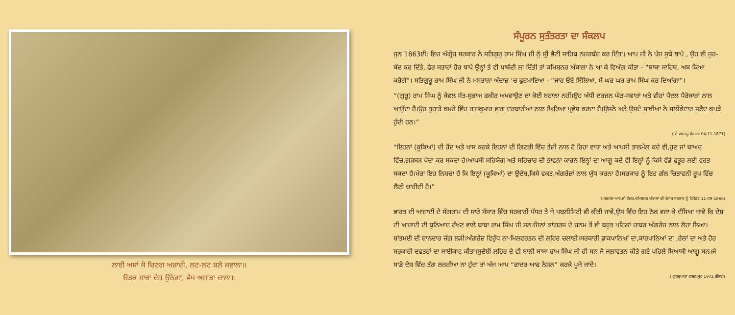ਲਾਈ ਅਸਾਂ ਜੋ ਚਿਣਗ ਅਜ਼ਾਦੀ, ਲਟ-ਲਟ ਬਲੇ ਜਵਾਲਾ॥
ਓੜਕ ਸਾਰਾ ਦੇਸ਼ ਉਠੇਗਾ, ਵੇਖ ਅਸਾਡਾ ਚਾਲਾ॥
ਸੰਪੂਰਨ ਸੁਤੰਤਰਤਾ ਦਾ ਸੰਕਲਪ
ਜੂਨ 1863ਈ: ਵਿਚ ਅੰਗ੍ਰੇਜ ਸਰਕਾਰ ਨੇ ਸਤਿਗੁਰੂ ਰਾਮ ਸਿੰਘ ਜੀ ਨੂੰ ਸ੍ਰੀ ਭੈਣੀ ਸਾਹਿਬ ਨਜ਼ਰਬੰਦ ਕਰ ਦਿੱਤਾ। ਆਪ ਜੀ ਨੇ ਪੰਜ ਸੂਬੇ ਥਾਪੇ , ਉਹ ਵੀ ਜੂਹ-ਬੰਦ ਕਰ ਦਿੱਤੇ, ਫੇਰ ਸਤਾਰਾਂ ਹੋਰ ਥਾਪੇ ਉਨ੍ਹਾਂ ਤੇ ਵੀ ਪਾਬੰਦੀ ਲਾ ਦਿੱਤੀ ਤਾਂ ਕਮਿਸ਼ਨਰ ਅੰਬਾਲਾ ਨੇ ਆ ਕੇ ਵਿਅੰਗ ਕੀਤਾ - “ਬਾਬਾ ਸਾਹਿਬ, ਅਬ ਕਿਆ ਕਰੋਗੇ”। ਸਤਿਗੁਰੂ ਰਾਮ ਸਿੰਘ ਜੀ ਨੇ ਮਸਤਾਨਾ ਅੰਦਾਜ਼ ‘ਚ ਫੁਰਮਾਇਆ - “ਜਾਹ ਓਏ ਬਿੱਲਿਆ, ਮੈਂ ਘਰ ਘਰ ਰਾਮ ਸਿੰਘ ਕਰ ਦਿਆਂਗਾ”।
“(ਗੁਰੂ) ਰਾਮ ਸਿੰਘ ਨੂੰ ਕੇਵਲ ਸੰਤ-ਸੁਭਾਅ ਫਕੀਰ ਅਖਵਾਉਣ ਦਾ ਕੋਈ ਬਹਾਨਾ ਨਹੀਂ।ਉਹ ਅੱਧੀ ਦਰਜਨ ਘੋੜ-ਸਵਾਰਾਂ ਅਤੇ ਵੀਹਾਂ ਪੈਦਲ ਪੈਰੋਕਾਰਾਂ ਨਾਲ ਆਉਂਦਾ ਹੈ।ਉਹ ਤੁਹਾਡੇ ਕਮਰੇ ਵਿੱਚ ਰਾਜਕੁਮਾਰ ਵਾਂਗ ਦਰਬਾਰੀਆਂ ਨਾਲ ਘਿਰਿਆ ਪ੍ਰਵੇਸ਼ ਕਰਦਾ ਹੈ।ਉਸਨੇ ਅਤੇ ਉਸਦੇ ਸਾਥੀਆਂ ਨੇ ਸਲੀਕੇਦਾਰ ਸਫੈਦ ਕਪੜੇ ਹੁੰਦੀ ਹਨ।”
(-ਜੇ.ਡਬਲਯੂ.ਮੈਕਨਬ 04-11-1871)
“ਇਹਨਾਂ (ਕੂਕਿਆਂ) ਦੀ ਹੋਂਦ ਅਤੇ ਖਾਸ ਕਰਕੇ ਇਹਨਾਂ ਦੀ ਗਿਣਤੀ ਵਿੱਚ ਤੇਜ਼ੀ ਨਾਲ ਹੋ ਰਿਹਾ ਵਾਧਾ ਅਤੇ ਆਪਸੀ ਤਾਲਮੇਲ ਕਦੇ ਵੀ,ਹੁਣ ਜਾਂ ਬਾਅਦ ਵਿੱਚ,ਗੜਬੜ ਪੈਦਾ ਕਰ ਸਕਦਾ ਹੈ।ਆਪਸੀ ਸਹਿਯੋਗ ਅਤੇ ਸਹਿਚਾਰ ਦੀ ਭਾਵਨਾ ਕਾਰਨ ਇਨ੍ਹਾਂ ਦਾ ਆਗੂ ਕਦੇ ਵੀ ਇਨ੍ਹਾਂ ਨੂੰ ਕਿਸੇ ਵੱਡੇ ਫਤੂਰ ਲਈ ਵਰਤ ਸਕਦਾ ਹੈ।ਮੇਰਾ ਇਹ ਨਿਸ਼ਚਾ ਹੈ ਕਿ ਇਨ੍ਹਾਂ (ਕੂਕਿਆਂ) ਦਾ ਉਦੇਸ਼,ਕਿਸੇ ਵਕਤ,ਅੰਗਰੇਜ਼ਾਂ ਨਾਲ ਯੁੱਧ ਕਰਨਾ ਹੈ।ਸਰਕਾਰ ਨੂੰ ਇਹ ਗੱਲ ਚਿਤਾਵਨੀ ਰੂਪ ਵਿੱਚ ਲੈਣੀ ਚਾਹੀਦੀ ਹੈ।”
(-ਕਰਨਲ ਆਰ.ਜੀ.ਟੇਲਰ,ਕਮਿਸ਼ਨਰ ਅੰਬਾਲਾ ਦੀ ਪੰਜਾਬ ਸਰਕਾਰ ਨੂੰ ਰਿਪੋਰਟ 11-09-1866)
ਭਾਰਤ ਦੀ ਆਜ਼ਾਦੀ ਦੇ ਸੰਗਰਾਮ ਦੀ ਸਾਰੇ ਸੰਸਾਰ ਵਿੱਚ ਸਰਕਾਰੀ ਪੱਧਰ ਤੇ ਜੇ ਪਬਲੀਸਿਟੀ ਵੀ ਕੀਤੀ ਜਾਵੇ,ਉਸ ਵਿੱਚ ਇਹ ਠੋਕ ਵਜਾ ਕੇ ਦੱਸਿਆ ਜਾਵੇ ਕਿ ਦੇਸ਼ ਦੀ ਆਜ਼ਾਦੀ ਦੀ ਬੁਨਿਆਦ ਰੱਖਣ ਵਾਲੇ ਬਾਬਾ ਰਾਮ ਸਿੰਘ ਜੀ ਸਨ।ਜਿਨਾਂ ਕਾਂਗਰਸ ਦੇ ਜਨਮ ਤੋਂ ਵੀ ਬਹੁਤ ਪਹਿਲਾਂ ਜ਼ਾਬਰ ਅੰਗਰੇਜ ਨਾਲ ਲੋਹਾ ਲਿਆ।ਸ਼ਾਂਤਮਈ ਦੀ ਸ਼ਾਨਦਾਰ ਜੰਗ ਲੜੀ।ਅੰਗਰੇਜ਼ ਵਿਰੁੱਧ ਨਾ-ਮਿਲਵਰਤਨ ਦੀ ਲਹਿਰ ਚਲਾਈ।ਸਰਕਾਰੀ ਡਾਕਖਾਨਿਆਂ ਦਾ,ਕਾਰਖਾਨਿਆਂ ਦਾ ,ਰੇਲਾਂ ਦਾ ਅਤੇ ਹੋਰ ਸਰਕਾਰੀ ਦਫਤਰਾਂ ਦਾ ਬਾਈਕਾਟ ਕੀਤਾ।ਸੁਦੇਸ਼ੀ ਲਹਿਰ ਦੇ ਵੀ ਬਾਨੀ ਬਾਬਾ ਰਾਮ ਸਿੰਘ ਜੀ ਹੀ ਸਨ ਜੋ ਜਲਾਵਤਨ ਕੀਤੇ ਗਏ ਪਹਿਲੇ ਸਿਆਸੀ ਆਗੂ ਸਨ।ਜੇ ਸਾਡੇ ਦੇਸ਼ ਵਿੱਚ ਤੰਗ ਨਜ਼ਰੀਆ ਨਾ ਹੁੰਦਾ ਤਾਂ ਅੱਜ ਆਪ “ਫਾਦਰ ਆਫ ਨੇਸ਼ਨ” ਕਰਕੇ ਪੂਜੇ ਜਾਂਦੇ।
( ਗੁਰਦੁਆਰਾ ਗਜ਼ਟ,ਜੂਨ 1972 ਈਸਵੀ)